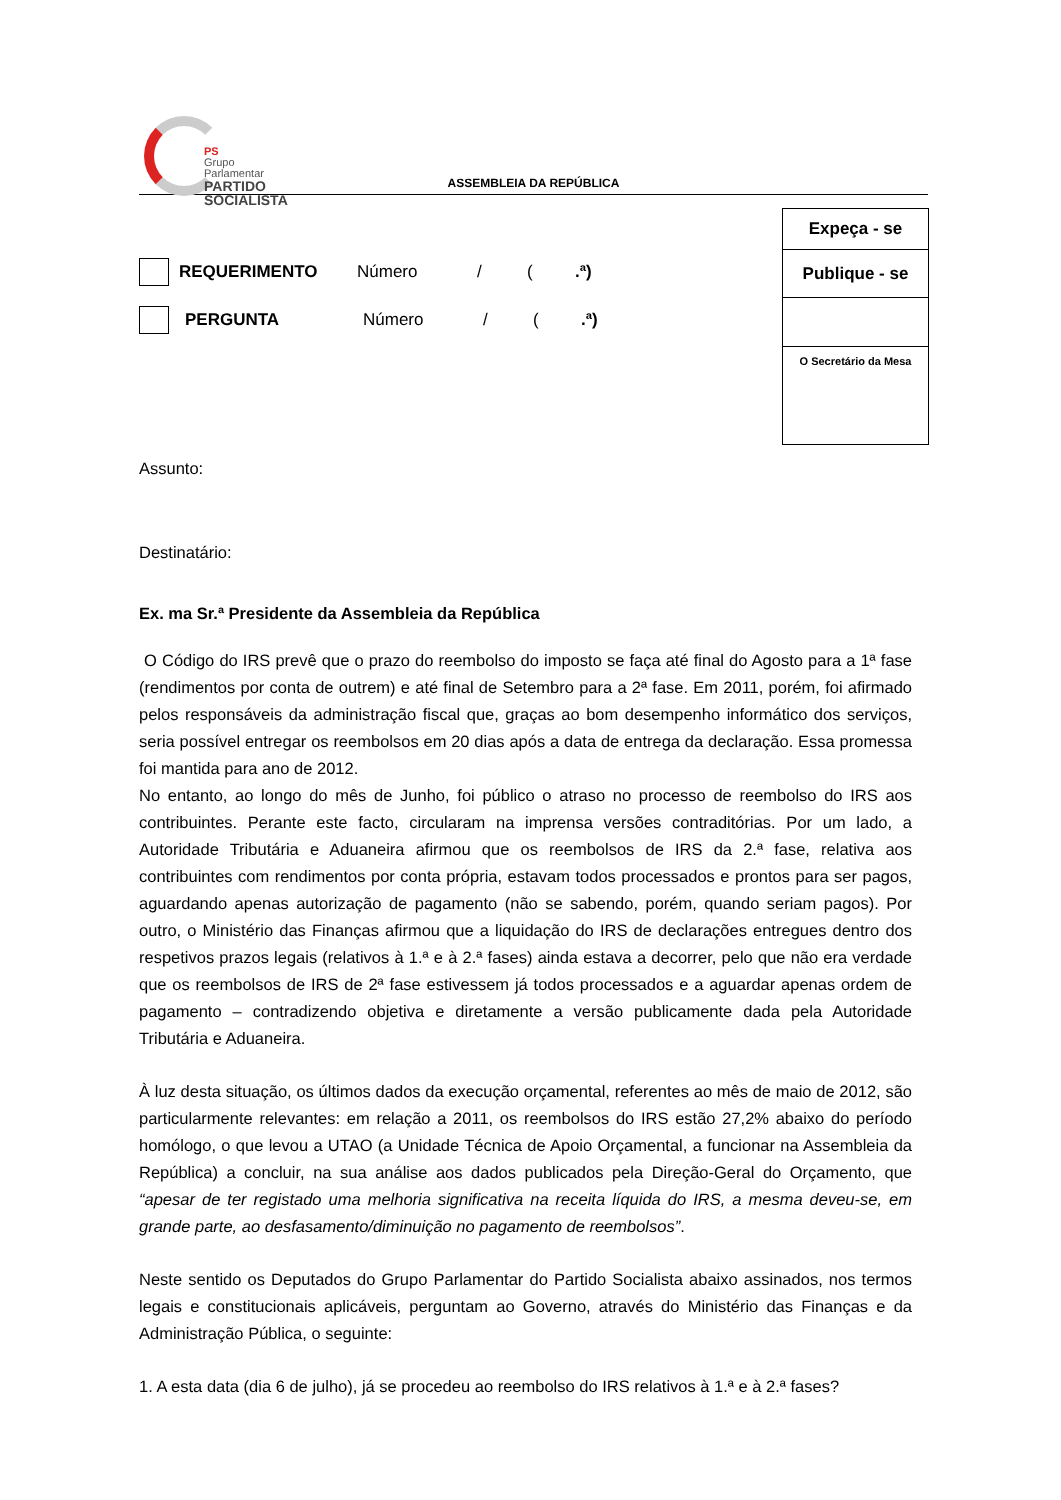PS
Grupo Parlamentar
PARTIDO
SOCIALISTA
ASSEMBLEIA DA REPÚBLICA
Expeça - se
Publique - se
O Secretário da Mesa
REQUERIMENTO Número / (.ª)
PERGUNTA Número / (.ª)
Assunto:
Destinatário:
Ex. ma Sr.ª Presidente da Assembleia da República
O Código do IRS prevê que o prazo do reembolso do imposto se faça até final do Agosto para a 1ª fase (rendimentos por conta de outrem) e até final de Setembro para a 2ª fase. Em 2011, porém, foi afirmado pelos responsáveis da administração fiscal que, graças ao bom desempenho informático dos serviços, seria possível entregar os reembolsos em 20 dias após a data de entrega da declaração. Essa promessa foi mantida para ano de 2012.
No entanto, ao longo do mês de Junho, foi público o atraso no processo de reembolso do IRS aos contribuintes. Perante este facto, circularam na imprensa versões contraditórias. Por um lado, a Autoridade Tributária e Aduaneira afirmou que os reembolsos de IRS da 2.ª fase, relativa aos contribuintes com rendimentos por conta própria, estavam todos processados e prontos para ser pagos, aguardando apenas autorização de pagamento (não se sabendo, porém, quando seriam pagos). Por outro, o Ministério das Finanças afirmou que a liquidação do IRS de declarações entregues dentro dos respetivos prazos legais (relativos à 1.ª e à 2.ª fases) ainda estava a decorrer, pelo que não era verdade que os reembolsos de IRS de 2ª fase estivessem já todos processados e a aguardar apenas ordem de pagamento – contradizendo objetiva e diretamente a versão publicamente dada pela Autoridade Tributária e Aduaneira.
À luz desta situação, os últimos dados da execução orçamental, referentes ao mês de maio de 2012, são particularmente relevantes: em relação a 2011, os reembolsos do IRS estão 27,2% abaixo do período homólogo, o que levou a UTAO (a Unidade Técnica de Apoio Orçamental, a funcionar na Assembleia da República) a concluir, na sua análise aos dados publicados pela Direção-Geral do Orçamento, que “apesar de ter registado uma melhoria significativa na receita líquida do IRS, a mesma deveu-se, em grande parte, ao desfasamento/diminuição no pagamento de reembolsos”.
Neste sentido os Deputados do Grupo Parlamentar do Partido Socialista abaixo assinados, nos termos legais e constitucionais aplicáveis, perguntam ao Governo, através do Ministério das Finanças e da Administração Pública, o seguinte:
1. A esta data (dia 6 de julho), já se procedeu ao reembolso do IRS relativos à 1.ª e à 2.ª fases?